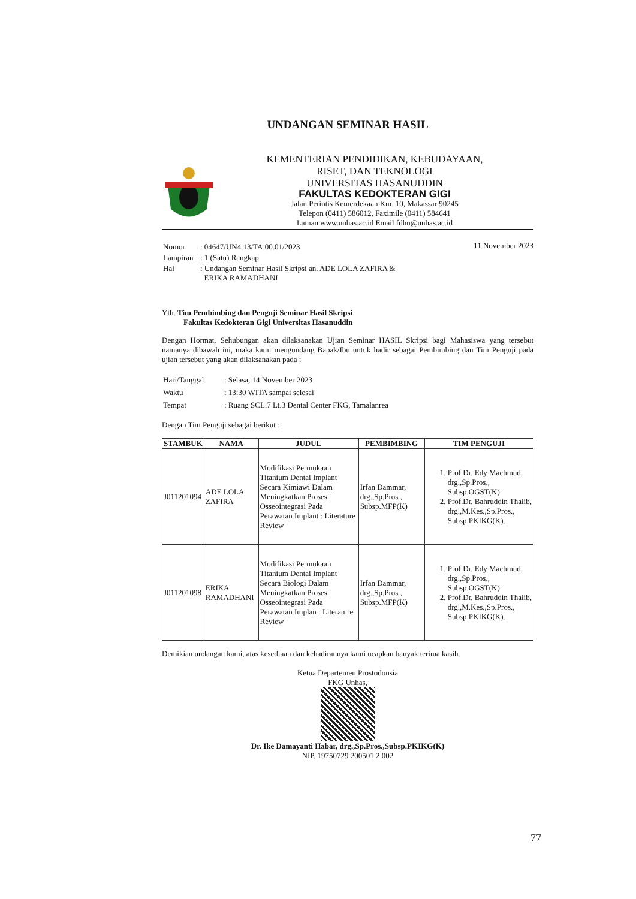UNDANGAN SEMINAR HASIL
KEMENTERIAN PENDIDIKAN, KEBUDAYAAN,
RISET, DAN TEKNOLOGI
UNIVERSITAS HASANUDDIN
FAKULTAS KEDOKTERAN GIGI
Jalan Perintis Kemerdekaan Km. 10, Makassar 90245
Telepon (0411) 586012, Faximile (0411) 584641
Laman www.unhas.ac.id Email fdhu@unhas.ac.id
| Nomor | : 04647/UN4.13/TA.00.01/2023 |
| Lampiran | : 1 (Satu) Rangkap |
| Hal | : Undangan Seminar Hasil Skripsi an. ADE LOLA ZAFIRA & ERIKA RAMADHANI |
11 November 2023
Yth. Tim Pembimbing dan Penguji Seminar Hasil Skripsi
Fakultas Kedokteran Gigi Universitas Hasanuddin
Dengan Hormat, Sehubungan akan dilaksanakan Ujian Seminar HASIL Skripsi bagi Mahasiswa yang tersebut namanya dibawah ini, maka kami mengundang Bapak/Ibu untuk hadir sebagai Pembimbing dan Tim Penguji pada ujian tersebut yang akan dilaksanakan pada :
| Hari/Tanggal | : Selasa, 14 November 2023 |
| Waktu | : 13:30 WITA sampai selesai |
| Tempat | : Ruang SCL.7 Lt.3 Dental Center FKG, Tamalanrea |
Dengan Tim Penguji sebagai berikut :
| STAMBUK | NAMA | JUDUL | PEMBIMBING | TIM PENGUJI |
| --- | --- | --- | --- | --- |
| J011201094 | ADE LOLA ZAFIRA | Modifikasi Permukaan Titanium Dental Implant Secara Kimiawi Dalam Meningkatkan Proses Osseointegrasi Pada Perawatan Implant : Literature Review | Irfan Dammar, drg.,Sp.Pros., Subsp.MFP(K) | 1. Prof.Dr. Edy Machmud, drg.,Sp.Pros., Subsp.OGST(K). 2. Prof.Dr. Bahruddin Thalib, drg.,M.Kes.,Sp.Pros., Subsp.PKIKG(K). |
| J011201098 | ERIKA RAMADHANI | Modifikasi Permukaan Titanium Dental Implant Secara Biologi Dalam Meningkatkan Proses Osseointegrasi Pada Perawatan Implan : Literature Review | Irfan Dammar, drg.,Sp.Pros., Subsp.MFP(K) | 1. Prof.Dr. Edy Machmud, drg.,Sp.Pros., Subsp.OGST(K). 2. Prof.Dr. Bahruddin Thalib, drg.,M.Kes.,Sp.Pros., Subsp.PKIKG(K). |
Demikian undangan kami, atas kesediaan dan kehadirannya kami ucapkan banyak terima kasih.
Ketua Departemen Prostodonsia
FKG Unhas,
Dr. Ike Damayanti Habar, drg.,Sp.Pros.,Subsp.PKIKG(K)
NIP. 19750729 200501 2 002
77